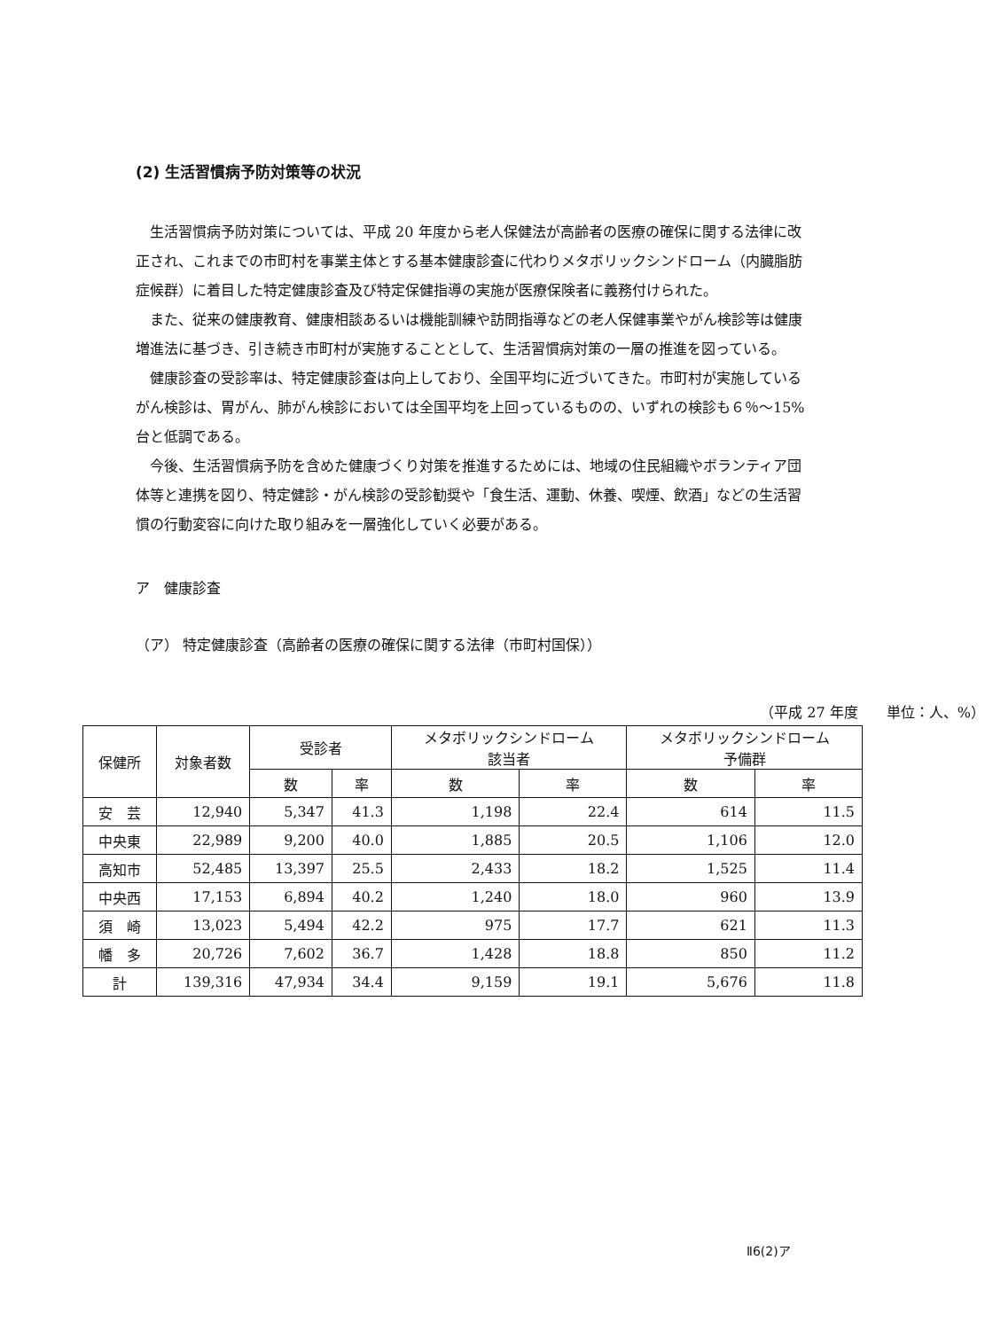(2) 生活習慣病予防対策等の状況
生活習慣病予防対策については、平成 20 年度から老人保健法が高齢者の医療の確保に関する法律に改正され、これまでの市町村を事業主体とする基本健康診査に代わりメタボリックシンドローム（内臓脂肪症候群）に着目した特定健康診査及び特定保健指導の実施が医療保険者に義務付けられた。
また、従来の健康教育、健康相談あるいは機能訓練や訪問指導などの老人保健事業やがん検診等は健康増進法に基づき、引き続き市町村が実施することとして、生活習慣病対策の一層の推進を図っている。
健康診査の受診率は、特定健康診査は向上しており、全国平均に近づいてきた。市町村が実施しているがん検診は、胃がん、肺がん検診においては全国平均を上回っているものの、いずれの検診も６％～15%台と低調である。
今後、生活習慣病予防を含めた健康づくり対策を推進するためには、地域の住民組織やボランティア団体等と連携を図り、特定健診・がん検診の受診勧奨や「食生活、運動、休養、喫煙、飲酒」などの生活習慣の行動変容に向けた取り組みを一層強化していく必要がある。
ア　健康診査
（ア） 特定健康診査（高齢者の医療の確保に関する法律（市町村国保））
（平成 27 年度　　単位：人、%）
| 保健所 | 対象者数 | 受診者 | | メタボリックシンドローム 該当者 | | メタボリックシンドローム 予備群 | |
| --- | --- | --- | --- | --- | --- | --- | --- |
| | | 数 | 率 | 数 | 率 | 数 | 率 |
| 安 芸 | 12,940 | 5,347 | 41.3 | 1,198 | 22.4 | 614 | 11.5 |
| 中央東 | 22,989 | 9,200 | 40.0 | 1,885 | 20.5 | 1,106 | 12.0 |
| 高知市 | 52,485 | 13,397 | 25.5 | 2,433 | 18.2 | 1,525 | 11.4 |
| 中央西 | 17,153 | 6,894 | 40.2 | 1,240 | 18.0 | 960 | 13.9 |
| 須 崎 | 13,023 | 5,494 | 42.2 | 975 | 17.7 | 621 | 11.3 |
| 幡 多 | 20,726 | 7,602 | 36.7 | 1,428 | 18.8 | 850 | 11.2 |
| 計 | 139,316 | 47,934 | 34.4 | 9,159 | 19.1 | 5,676 | 11.8 |
Ⅱ6(2)ア